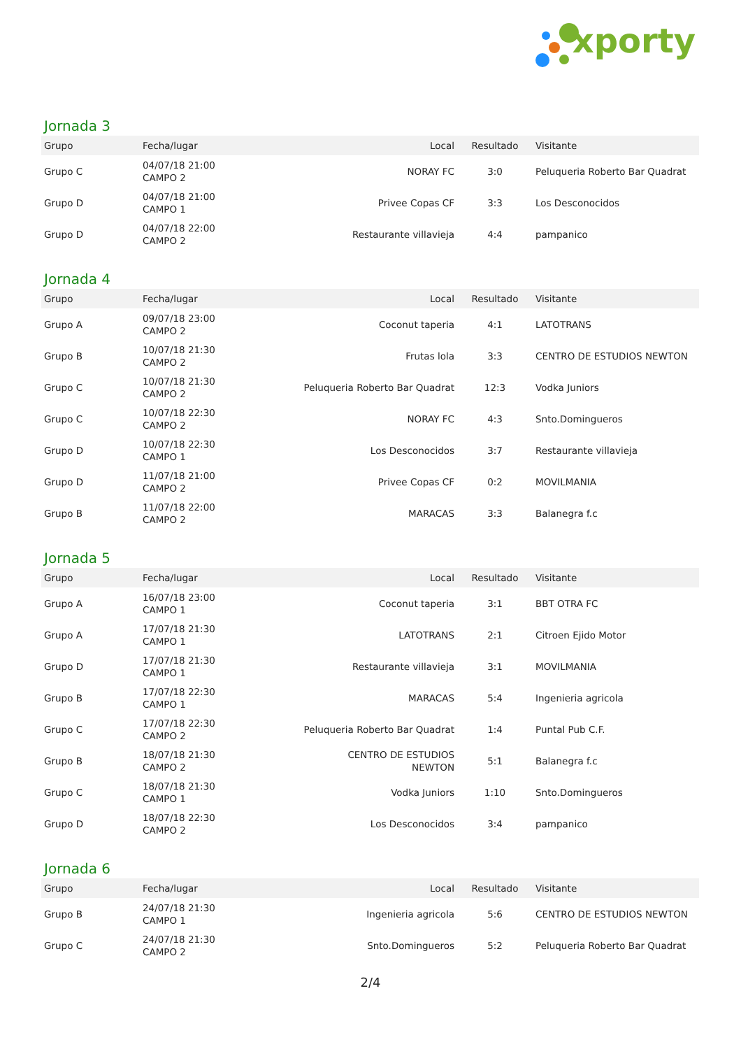xporty
Jornada 3
| Grupo | Fecha/lugar | Local | Resultado | Visitante |
| --- | --- | --- | --- | --- |
| Grupo C | 04/07/18 21:00 CAMPO 2 | NORAY FC | 3:0 | Peluqueria Roberto Bar Quadrat |
| Grupo D | 04/07/18 21:00 CAMPO 1 | Privee Copas CF | 3:3 | Los Desconocidos |
| Grupo D | 04/07/18 22:00 CAMPO 2 | Restaurante villavieja | 4:4 | pampanico |
Jornada 4
| Grupo | Fecha/lugar | Local | Resultado | Visitante |
| --- | --- | --- | --- | --- |
| Grupo A | 09/07/18 23:00 CAMPO 2 | Coconut taperia | 4:1 | LATOTRANS |
| Grupo B | 10/07/18 21:30 CAMPO 2 | Frutas lola | 3:3 | CENTRO DE ESTUDIOS NEWTON |
| Grupo C | 10/07/18 21:30 CAMPO 2 | Peluqueria Roberto Bar Quadrat | 12:3 | Vodka Juniors |
| Grupo C | 10/07/18 22:30 CAMPO 2 | NORAY FC | 4:3 | Snto.Domingueros |
| Grupo D | 10/07/18 22:30 CAMPO 1 | Los Desconocidos | 3:7 | Restaurante villavieja |
| Grupo D | 11/07/18 21:00 CAMPO 2 | Privee Copas CF | 0:2 | MOVILMANIA |
| Grupo B | 11/07/18 22:00 CAMPO 2 | MARACAS | 3:3 | Balanegra f.c |
Jornada 5
| Grupo | Fecha/lugar | Local | Resultado | Visitante |
| --- | --- | --- | --- | --- |
| Grupo A | 16/07/18 23:00 CAMPO 1 | Coconut taperia | 3:1 | BBT OTRA FC |
| Grupo A | 17/07/18 21:30 CAMPO 1 | LATOTRANS | 2:1 | Citroen Ejido Motor |
| Grupo D | 17/07/18 21:30 CAMPO 1 | Restaurante villavieja | 3:1 | MOVILMANIA |
| Grupo B | 17/07/18 22:30 CAMPO 1 | MARACAS | 5:4 | Ingenieria agricola |
| Grupo C | 17/07/18 22:30 CAMPO 2 | Peluqueria Roberto Bar Quadrat | 1:4 | Puntal Pub C.F. |
| Grupo B | 18/07/18 21:30 CAMPO 2 | CENTRO DE ESTUDIOS NEWTON | 5:1 | Balanegra f.c |
| Grupo C | 18/07/18 21:30 CAMPO 1 | Vodka Juniors | 1:10 | Snto.Domingueros |
| Grupo D | 18/07/18 22:30 CAMPO 2 | Los Desconocidos | 3:4 | pampanico |
Jornada 6
| Grupo | Fecha/lugar | Local | Resultado | Visitante |
| --- | --- | --- | --- | --- |
| Grupo B | 24/07/18 21:30 CAMPO 1 | Ingenieria agricola | 5:6 | CENTRO DE ESTUDIOS NEWTON |
| Grupo C | 24/07/18 21:30 CAMPO 2 | Snto.Domingueros | 5:2 | Peluqueria Roberto Bar Quadrat |
2/4